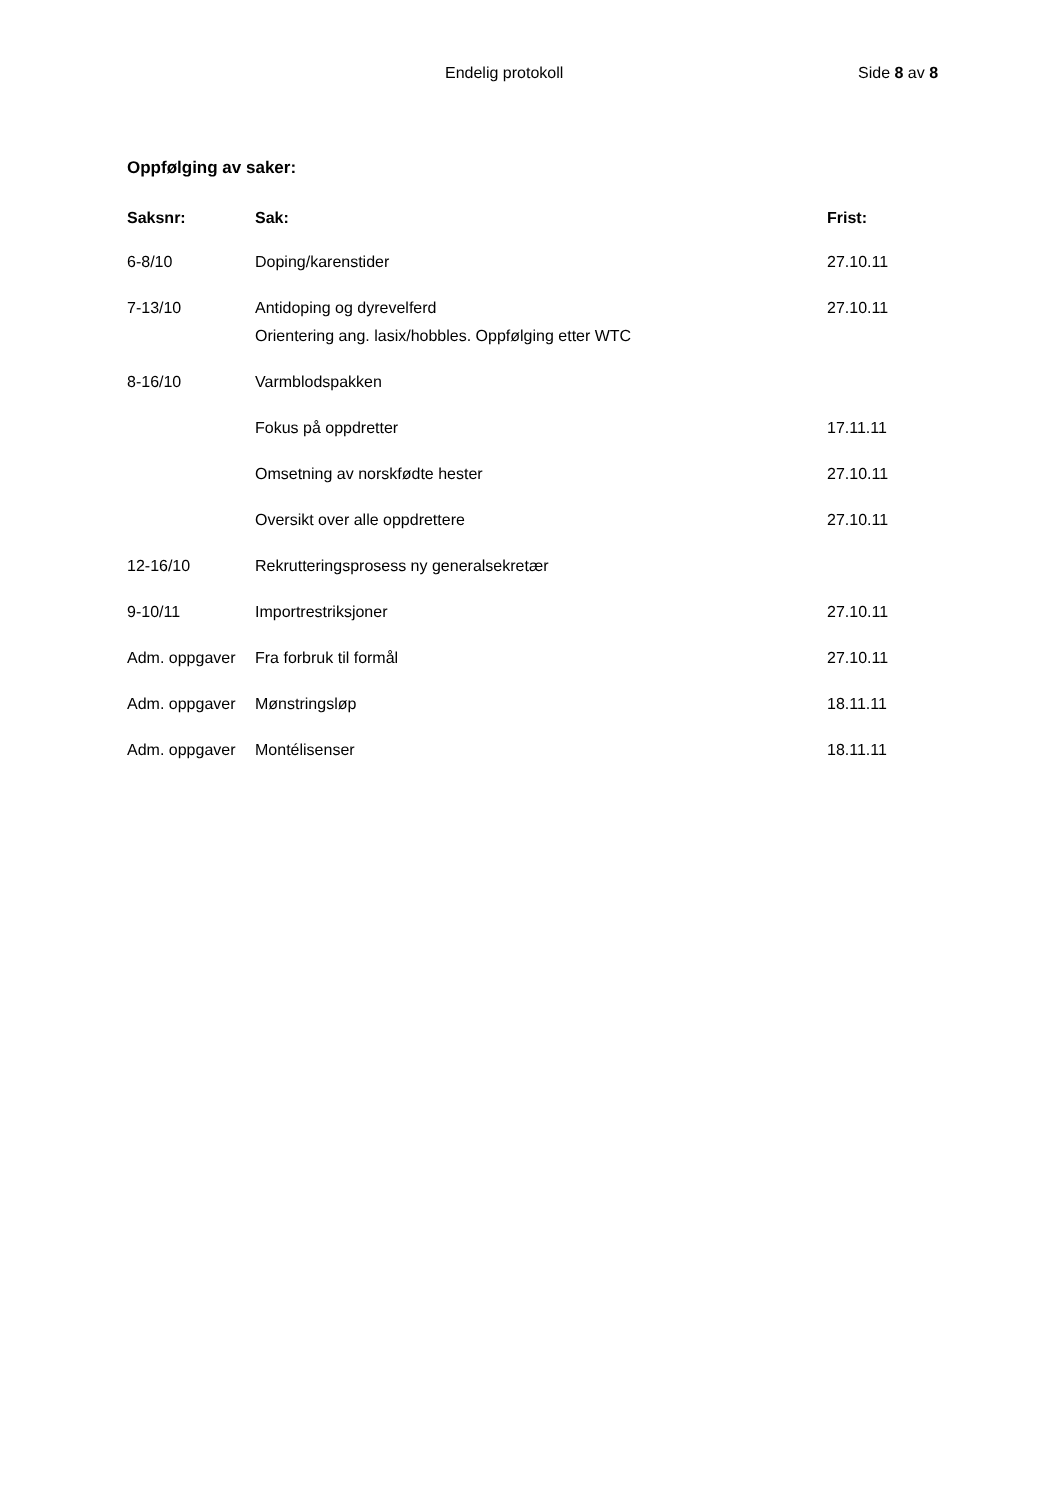Endelig protokoll Side 8 av 8
Oppfølging av saker:
| Saksnr: | Sak: | Frist: |
| --- | --- | --- |
| 6-8/10 | Doping/karenstider | 27.10.11 |
| 7-13/10 | Antidoping og dyrevelferd Orientering ang. lasix/hobbles. Oppfølging etter WTC | 27.10.11 |
| 8-16/10 | Varmblodspakken | |
| | Fokus på oppdretter | 17.11.11 |
| | Omsetning av norskfødte hester | 27.10.11 |
| | Oversikt over alle oppdrettere | 27.10.11 |
| 12-16/10 | Rekrutteringsprosess ny generalsekretær | |
| 9-10/11 | Importrestriksjoner | 27.10.11 |
| Adm. oppgaver | Fra forbruk til formål | 27.10.11 |
| Adm. oppgaver | Mønstringsløp | 18.11.11 |
| Adm. oppgaver | Montélisenser | 18.11.11 |